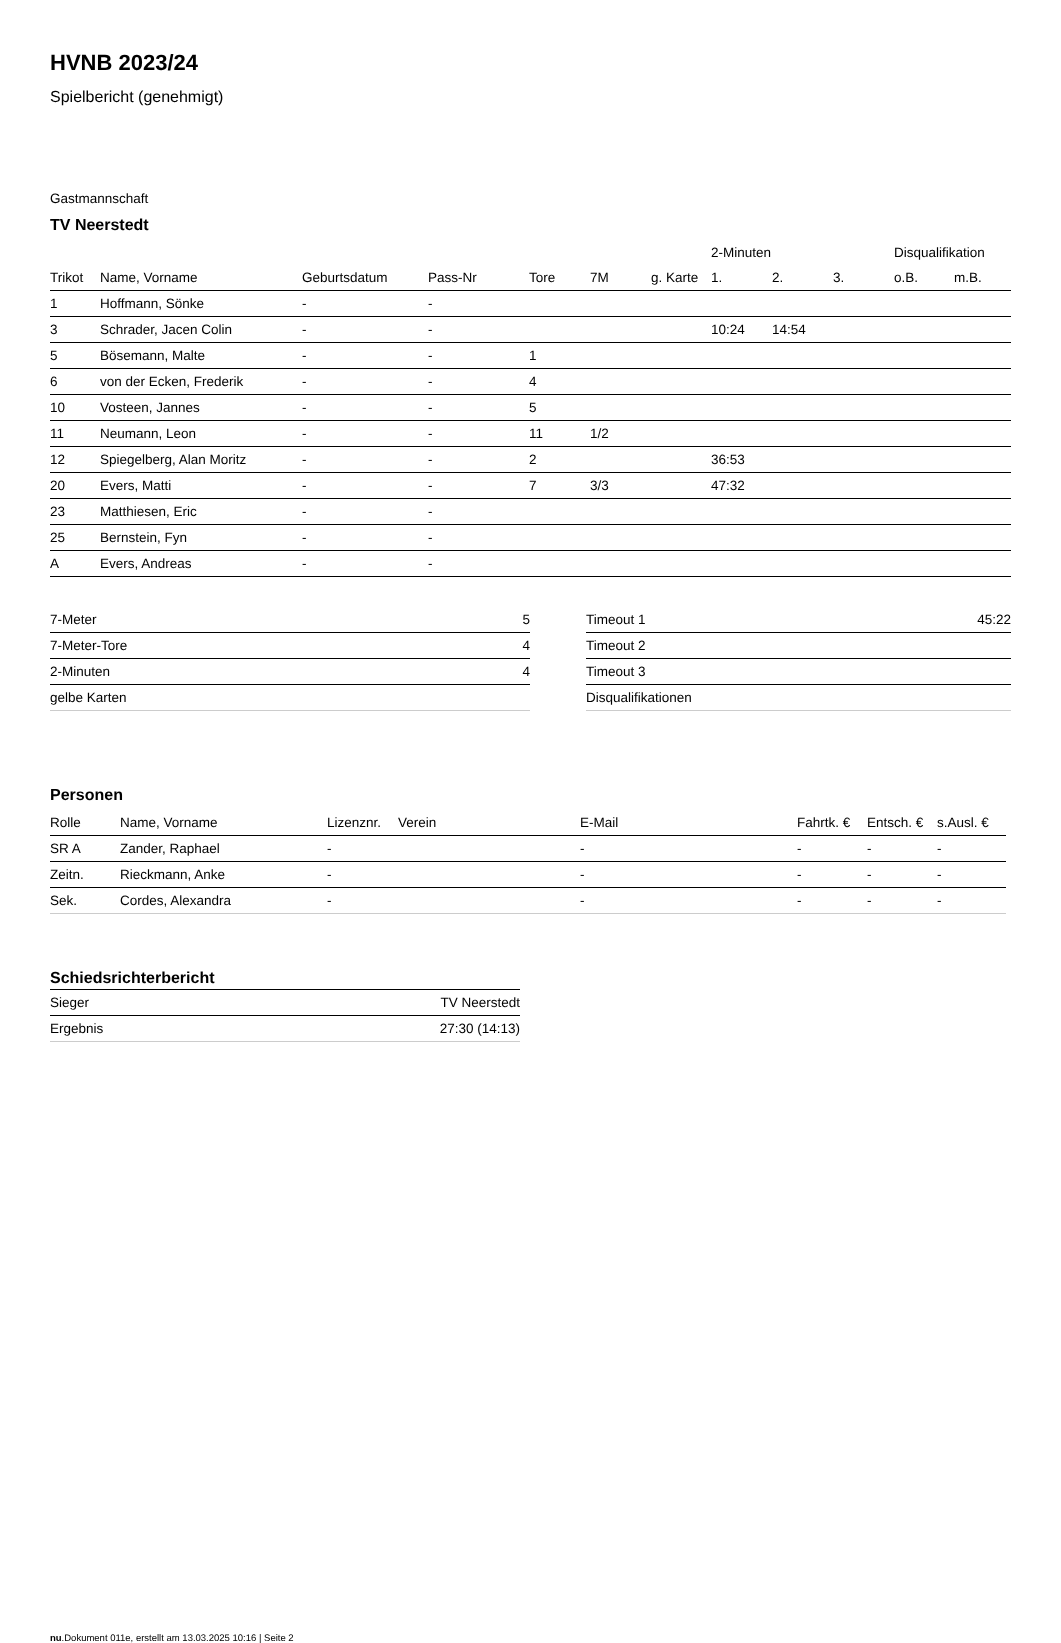HVNB 2023/24
Spielbericht (genehmigt)
Gastmannschaft
TV Neerstedt
| | | | | | | | 2-Minuten | | | Disqualifikation | |
| --- | --- | --- | --- | --- | --- | --- | --- | --- | --- | --- | --- |
| Trikot | Name, Vorname | Geburtsdatum | Pass-Nr | Tore | 7M | g. Karte | 1. | 2. | 3. | o.B. | m.B. |
| 1 | Hoffmann, Sönke | - | - | | | | | | | | |
| 3 | Schrader, Jacen Colin | - | - | | | | 10:24 | 14:54 | | | |
| 5 | Bösemann, Malte | - | - | 1 | | | | | | | |
| 6 | von der Ecken, Frederik | - | - | 4 | | | | | | | |
| 10 | Vosteen, Jannes | - | - | 5 | | | | | | | |
| 11 | Neumann, Leon | - | - | 11 | 1/2 | | | | | | |
| 12 | Spiegelberg, Alan Moritz | - | - | 2 | | | 36:53 | | | | |
| 20 | Evers, Matti | - | - | 7 | 3/3 | | 47:32 | | | | |
| 23 | Matthiesen, Eric | - | - | | | | | | | | |
| 25 | Bernstein, Fyn | - | - | | | | | | | | |
| A | Evers, Andreas | - | - | | | | | | | | |
| 7-Meter | 5 |
| 7-Meter-Tore | 4 |
| 2-Minuten | 4 |
| gelbe Karten | |
| Timeout 1 | 45:22 |
| Timeout 2 | |
| Timeout 3 | |
| Disqualifikationen | |
Personen
| Rolle | Name, Vorname | Lizenznr. | Verein | E-Mail | Fahrtk. € | Entsch. € | s.Ausl. € |
| --- | --- | --- | --- | --- | --- | --- | --- |
| SR A | Zander, Raphael | - | | - | - | - | - |
| Zeitn. | Rieckmann, Anke | - | | - | - | - | - |
| Sek. | Cordes, Alexandra | - | | - | - | - | - |
Schiedsrichterbericht
| Sieger | TV Neerstedt |
| Ergebnis | 27:30 (14:13) |
nu.Dokument 011e, erstellt am 13.03.2025 10:16 | Seite 2